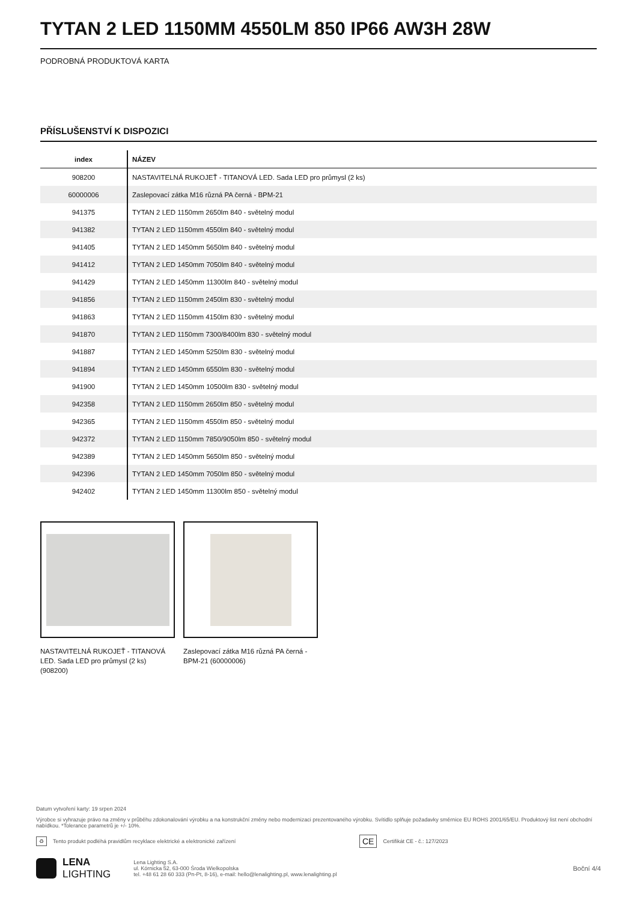TYTAN 2 LED 1150MM 4550LM 850 IP66 AW3H 28W
PODROBNÁ PRODUKTOVÁ KARTA
PŘÍSLUŠENSTVÍ K DISPOZICI
| index | NÁZEV |
| --- | --- |
| 908200 | NASTAVITELNÁ RUKOJEŤ - TITANOVÁ LED. Sada LED pro průmysl (2 ks) |
| 60000006 | Zaslepovací zátka M16 různá PA černá - BPM-21 |
| 941375 | TYTAN 2 LED 1150mm 2650lm 840 - světelný modul |
| 941382 | TYTAN 2 LED 1150mm 4550lm 840 - světelný modul |
| 941405 | TYTAN 2 LED 1450mm 5650lm 840 - světelný modul |
| 941412 | TYTAN 2 LED 1450mm 7050lm 840 - světelný modul |
| 941429 | TYTAN 2 LED 1450mm 11300lm 840 - světelný modul |
| 941856 | TYTAN 2 LED 1150mm 2450lm 830 - světelný modul |
| 941863 | TYTAN 2 LED 1150mm 4150lm 830 - světelný modul |
| 941870 | TYTAN 2 LED 1150mm 7300/8400lm 830 - světelný modul |
| 941887 | TYTAN 2 LED 1450mm 5250lm 830 - světelný modul |
| 941894 | TYTAN 2 LED 1450mm 6550lm 830 - světelný modul |
| 941900 | TYTAN 2 LED 1450mm 10500lm 830 - světelný modul |
| 942358 | TYTAN 2 LED 1150mm 2650lm 850 - světelný modul |
| 942365 | TYTAN 2 LED 1150mm 4550lm 850 - světelný modul |
| 942372 | TYTAN 2 LED 1150mm 7850/9050lm 850 - světelný modul |
| 942389 | TYTAN 2 LED 1450mm 5650lm 850 - světelný modul |
| 942396 | TYTAN 2 LED 1450mm 7050lm 850 - světelný modul |
| 942402 | TYTAN 2 LED 1450mm 11300lm 850 - světelný modul |
NASTAVITELNÁ RUKOJEŤ - TITANOVÁ LED. Sada LED pro průmysl (2 ks) (908200)
Zaslepovací zátka M16 různá PA černá - BPM-21 (60000006)
Datum vytvoření karty: 19 srpen 2024
Výrobce si vyhrazuje právo na změny v průběhu zdokonalování výrobku a na konstrukční změny nebo modernizaci prezentovaného výrobku. Svítidlo splňuje požadavky směrnice EU ROHS 2001/65/EU. Produktový list není obchodní nabídkou. *Tolerance parametrů je +/- 10%.
♻ Tento produkt podléhá pravidlům recyklace elektrické a elektronické zařízení CE Certifikát CE - č.: 127/2023
LENA
LIGHTING
Lena Lighting S.A.
ul. Kórnicka 52, 63-000 Środa Wielkopolska
tel. +48 61 28 60 333 (Pn-Pt, 8-16), e-mail: hello@lenalighting.pl, www.lenalighting.pl
Boční 4/4